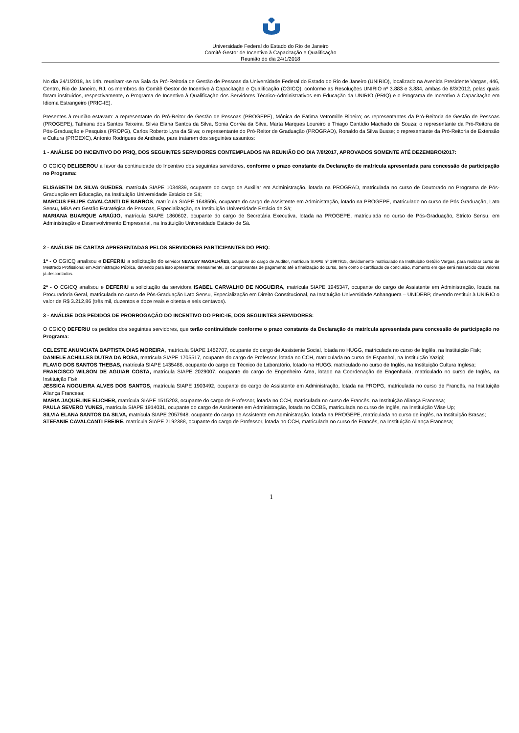Universidade Federal do Estado do Rio de Janeiro
Comitê Gestor de Incentivo à Capacitação e Qualificação
Reunião do dia 24/1/2018
No dia 24/1/2018, às 14h, reuniram-se na Sala da Pró-Reitoria de Gestão de Pessoas da Universidade Federal do Estado do Rio de Janeiro (UNIRIO), localizado na Avenida Presidente Vargas, 446, Centro, Rio de Janeiro, RJ, os membros do Comitê Gestor de Incentivo à Capacitação e Qualificação (CGICQ), conforme as Resoluções UNIRIO nº 3.883 e 3.884, ambas de 8/3/2012, pelas quais foram instituídos, respectivamente, o Programa de Incentivo à Qualificação dos Servidores Técnico-Administrativos em Educação da UNIRIO (PRIQ) e o Programa de Incentivo à Capacitação em Idioma Estrangeiro (PRIC-IE).
Presentes à reunião estavam: a representante do Pró-Reitor de Gestão de Pessoas (PROGEPE), Mônica de Fátima Vetromille Ribeiro; os representantes da Pró-Reitoria de Gestão de Pessoas (PROGEPE), Tathiana dos Santos Teixeira, Silvia Elana Santos da Silva, Sonia Corrêa da Silva, Marta Marques Loureiro e Thiago Cantídio Machado de Souza; o representante da Pró-Reitora de Pós-Graduação e Pesquisa (PROPG), Carlos Roberto Lyra da Silva; o representante do Pró-Reitor de Graduação (PROGRAD), Ronaldo da Silva Busse; o representante da Pró-Reitoria de Extensão e Cultura (PROEXC), Antonio Rodrigues de Andrade, para tratarem dos seguintes assuntos:
1 - ANÁLISE DO INCENTIVO DO PRIQ, DOS SEGUINTES SERVIDORES CONTEMPLADOS NA REUNIÃO DO DIA 7/8/2017, APROVADOS SOMENTE ATÉ DEZEMBRO/2017:
O CGICQ DELIBEROU a favor da continuidade do Incentivo dos seguintes servidores, conforme o prazo constante da Declaração de matrícula apresentada para concessão de participação no Programa:
ELISABETH DA SILVA GUEDES, matrícula SIAPE 1034839, ocupante do cargo de Auxiliar em Administração, lotada na PROGRAD, matriculada no curso de Doutorado no Programa de Pós-Graduação em Educação, na Instituição Universidade Estácio de Sá;
MARCUS FELIPE CAVALCANTI DE BARROS, matrícula SIAPE 1648506, ocupante do cargo de Assistente em Administração, lotado na PROGEPE, matriculado no curso de Pós Graduação, Lato Sensu, MBA em Gestão Estratégica de Pessoas, Especialização, na Instituição Universidade Estácio de Sá;
MARIANA BUARQUE ARAÚJO, matrícula SIAPE 1860602, ocupante do cargo de Secretária Executiva, lotada na PROGEPE, matriculada no curso de Pós-Graduação, Stricto Sensu, em Administração e Desenvolvimento Empresarial, na Instituição Universidade Estácio de Sá.
2 - ANÁLISE DE CARTAS APRESENTADAS PELOS SERVIDORES PARTICIPANTES DO PRIQ:
1ª - O CGICQ analisou e DEFERIU a solicitação do servidor NEWLEY MAGALHÃES, ocupante do cargo de Auditor, matrícula SIAPE nº 1997915, devidamente matriculado na Instituição Getúlio Vargas, para realizar curso de Mestrado Profissional em Administração Pública, devendo para isso apresentar, mensalmente, os comprovantes de pagamento até a finalização do curso, bem como o certificado de conclusão, momento em que será ressarcido dos valores já descontados.
2ª - O CGICQ analisou e DEFERIU a solicitação da servidora ISABEL CARVALHO DE NOGUEIRA, matrícula SIAPE 1945347, ocupante do cargo de Assistente em Administração, lotada na Procuradoria Geral, matriculada no curso de Pós-Graduação Lato Sensu, Especialização em Direito Constitucional, na Instituição Universidade Anhanguera – UNIDERP, devendo restituir à UNIRIO o valor de R$ 3.212,86 (três mil, duzentos e doze reais e oitenta e seis centavos).
3 - ANÁLISE DOS PEDIDOS DE PRORROGAÇÃO DO INCENTIVO DO PRIC-IE, DOS SEGUINTES SERVIDORES:
O CGICQ DEFERIU os pedidos dos seguintes servidores, que terão continuidade conforme o prazo constante da Declaração de matrícula apresentada para concessão de participação no Programa:
CELESTE ANUNCIATA BAPTISTA DIAS MOREIRA, matrícula SIAPE 1452707, ocupante do cargo de Assistente Social, lotada no HUGG, matriculada no curso de Inglês, na Instituição Fisk;
DANIELE ACHILLES DUTRA DA ROSA, matrícula SIAPE 1705517, ocupante do cargo de Professor, lotada no CCH, matriculada no curso de Espanhol, na Instituição Yazigi;
FLAVIO DOS SANTOS THEBAS, matrícula SIAPE 1435486, ocupante do cargo de Técnico de Laboratório, lotado na HUGG, matriculado no curso de Inglês, na Instituição Cultura Inglesa;
FRANCISCO WILSON DE AGUIAR COSTA, matrícula SIAPE 2029007, ocupante do cargo de Engenheiro Área, lotado na Coordenação de Engenharia, matriculado no curso de Inglês, na Instituição Fisk;
JESSICA NOGUEIRA ALVES DOS SANTOS, matrícula SIAPE 1903492, ocupante do cargo de Assistente em Administração, lotada na PROPG, matriculada no curso de Francês, na Instituição Aliança Francesa;
MARIA JAQUELINE ELICHER, matrícula SIAPE 1515203, ocupante do cargo de Professor, lotada no CCH, matriculada no curso de Francês, na Instituição Aliança Francesa;
PAULA SEVERO YUNES, matrícula SIAPE 1914031, ocupante do cargo de Assistente em Administração, lotada no CCBS, matriculada no curso de Inglês, na Instituição Wise Up;
SILVIA ELANA SANTOS DA SILVA, matrícula SIAPE 2057948, ocupante do cargo de Assistente em Administração, lotada na PROGEPE, matriculada no curso de inglês, na Instituição Brasas;
STEFANIE CAVALCANTI FREIRE, matrícula SIAPE 2192388, ocupante do cargo de Professor, lotada no CCH, matriculada no curso de Francês, na Instituição Aliança Francesa;
1